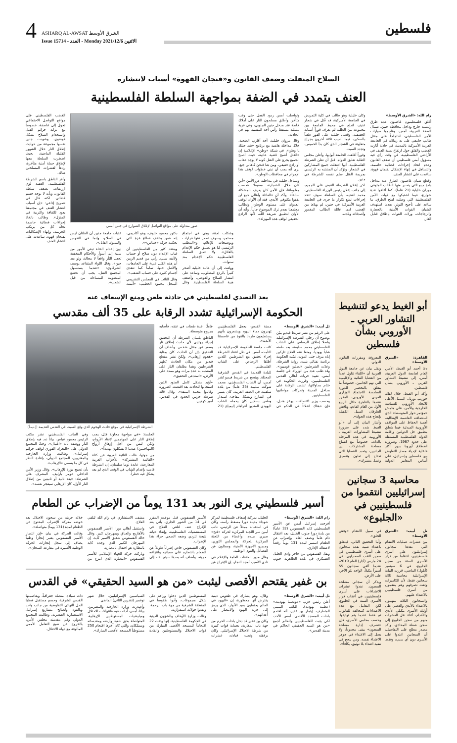فلسطين
4
ASHARQ AL-AWSAT الشرق الأوسط
Issue 15714 - العدد - Monday 2021/12/6 الاثنين
السلاح المنفلت وضعف القانون و«فنجان القهوة» أسباب لانتشاره
العنف يتمدد في الضفة بمواجهة السلطة الفلسطينية
رام الله: «الشرق الأوسط»
أغلق فلسطينيون غاضبون عدة طرق رئيسية خارج وداخل محافظة جنين، شمال الضفة الغربية، أمس، وهاجموا سيارات الأمن الفلسطيني، احتجاجاً على مقتل طالب جامعي على يد زملائه في الجامعة العربية الأميركية بالمدينة، في حادثة أثارت الغضب والقلق حول ارتفاع نسبة العنف في الأراضي الفلسطينية، في وقت رأى فيه مسؤول أمني فلسطيني أن ضعف القانون وعدم اتخاذ إجراءات قضائية حاسمة، والتساهل في إنهاء الإشكال بفنجان قهوة، ساعدت على انتشار العنف.
وقطع شبان غاضبون الطرق عند مداخل بلدة جبع التي ينحدر منها الطالب المتوفى مهران خليلية (21 عاماً)، كما أغلقوا عدة شوارع، فيما اشتبكوا مع قوات الأمن الفلسطينية التي وصلت لفتح الطرق، ما ساعد على تأجيج التوتر، بعدما استهدف الشبان القوات الأمنية بالحجارة والزجاجات، وردّت القوات بإطلاق قنابل الغاز.
وكان خليلية وهو طالب في كلية التمريض في الجامعة الأميركية، قد قُتل في شجار عنيف اندلع في محيط الجامعة بين مجموعة من الطلبة لم يعرف فوراً أسبابه الحقيقية. وقضى خليلية على الفور طعناً بالسكين، فيما أصيب ثلاثة آخرون بجراح متفاوتة في الشجار الذي كان بدأ الخميس، وتجدد السبت.
وفوراً أغلقت الجامعة أبوابها، وأعلن مجلس الطلبة تعليق الدوام، قبل أن تعلن الشرطة الفلسطينية، أنها اعتقلت جميع المشاركين في الشجار، وتؤكد أن المشتبه به الرئيسي بجريمة القتل سلم نفسه للشرطة في جنين.
لكن إعلان الشرطة القبض على الجميع، إلى جانب إعلان رئيس الوزراء الفلسطيني، محمد اشتيه، بأن السلطة سوف تتخذ إجراءات تمنع تكرار ما جرى في الجامعة العربية الأميركية في جنين، لم يهدّئ من الغضب لدى عائلة الطالب المغدور وأصدقائه وبلدته.
وتواصلت أمس ردود الفعل حتى وقت متأخر، وأطلق مسلحون النار على أملاك خاصة عند مدخل جنين الجنوبي، وفي قرية مسلية مسقط رأس أحد المشتبه بهم في الحادث.
وقال مروان خليلية، أحد أقارب الضحية، خلال مداخلة هاتفية مع برنامج «شد حيلك يا وطن»، في شبكة «وطن» الإعلامية إن «القتل أصبح قضية عادية، حيث أصبح الجميع يجرؤ على القتل كونه لا يوجد عقاب أو رادع حقيقي، ومن هنا فنحن كأهالي جبع، نرى أنه يجب أن نبني خطوات لوقف هذا الإجرام في محافظات الوطن».
وتساءل خليلية في مداخلته عن الأمن «أين كان خلال الشجار»، مضيفاً: «حسب معلوماتنا، فإن الأمن كان يعرف بالمشكلة سابقاً». وأكد أن «العائلة وأهالي جبع لن يقفوا مكتوفي الأيدي، فقد آن الأوان لوقف العدوان على مستوى الوطن، ونطالب مجتمعنا بعدم ترك الموضوع جانباً، وأنه آن الأوان لتطبيق شريعة الله، لأنها الرادع الحقيقي لوقف هذه المهزلة».
صور متداولة على مواقع التواصل لإغلاق الشوارع في جنين أمس
وشكلت لجنة، وهي في اجتماع مستمر، وسوف تصدر عنها قرارات وتوضيحات للإعلام، و«المطلب الرئيسي لنا هو تطبيق حكم الإعدام بالقاتل». ولا تطبق السلطة الفلسطينية حكم الإعدام منذ سنوات.
وولفت إلى أن عائلة خليلية أضحر كثيراً بالردع المطلوب، وساعد على انتشار السلاح والفوضى، وأضعف هيبة السلطة الفلسطينية. وقال دكتور محمود خلوف، وهو أكاديمي، إنه «من بخلاف قطاع غزة التي تحكمه حركة «حماس»».
ويعتقد كثير من الفلسطينيين أن غياب الإعدام دون سلاح أو حساب ولأتفه سبب. رأيي من قديم الزمن أن هذه الكتل عبء على الجامعات، والأصل حلها، تماماً كما تتغذى أجسام كثيرة على حساب الشعب».
وقال النائب في المجلس التشريعي المنحل محمود الخطيب: «أثبتت عتبات جامعة جنين أن الفلتان ليس في السلاح، وإنما في النفوس والسلوك القاتل».
دون إعدام القتلة تبقى الأمور من سيئ إلى أسوأ. والأحكام المخففة تجعل الثأر واقعاً لا محالة، ولو بعد حين». وقال اللواء المتقاعد يوسف الشرقاوي: «عندما يستسهل المجتمع القتل، يجب أن تخضع المنظومة للمساءلة من قبل الشعب».
الغضب الفلسطيني على مواقع التواصل الاجتماعي تحول إلى عاصفة، خصوصاً مع تزايد جرائم القتل واستخدام السلاح بشكل فوضوي. وشهدت جنين نفسها مجموعة من حوادث إطلاق النار خلال الشهور القليلة الماضية، بحيث اضطرت السلطة معها لإطلاق حملة أمنية متأخرة، ردعاً لعشرات المسلحين هناك.
وأقر الناطق باسم الشرطة الفلسطينية، العقيد لؤي ارزيقات، بضعف سلطة القانون، وبأنه لا يوجد حسم قضائي. لكنه قال في تصريح إذاعي: «إن أسباب انتشار العنف في مجتمعنا يعود للثقافة والتربية في المنزل». وطالب باتخاذ إجراءات قضائية حاسمة تجاه كل من يرتكب الجريمة، وإنهاء الإشكاليات بفنجان قهوة، ساعدت على انتشار العنف.
أبو الغيط يدعو لتنشيط التشاور العربي ـ الأوروبي بشأن فلسطين
القاهرة: «الشرق الأوسط»
دعا أحمد أبو الغيط، الأمين العام لجامعة الدول العربية، أمس، إلى تنشيط التشاور العربي ـ الأوروبي بشأن فلسطين.
وأكد أبو الغيط، خلال لقائه جوزيب بوريل، الممثل الأعلى للاتحاد الأوروبي للسياسة الخارجية والأمن، على هامش «مؤتمر حوار المتوسط» الذي استضافته العاصمة الإيطالية، أهمية الحفاظ على المواقف الأوروبية المبدئية فيما يتعلق بتطبيق حل الدولتين وإقامة الدولة الفلسطينية المستقلة على حدود 1967، وضرورة اضطلاع أوروبا بدور أكثر فاعلية لإحياء مسار التفاوض بين فلسطين وإسرائيل، على أساس المعايير الدولية المعروفة ومقررات القانون الدولي.
ونقل بيان عن جامعة الدول العربية أن «اللقاء تناول عدداً من القضايا الثنائية والإقليمية التي تهم الجانبين، خصوصاً ما يتعلق بالتحضير للدورة السادسة للاجتماع الوزاري العربي ـ الأوروبي، المقرر عقدها بالقاهرة خلال الربيع الأول من العام القادم، وناقش الطرفان السبل الكفيلة بإنجاح هذه الجولة».
وأشار البيان إلى أن «أبو الغيط شدد على ضرورة تنشيط المشاورات العربية ـ الأوروبية في هذه المرحلة بالذات، خصوصاً مع اتساع مساحة المشتركات بين الجانبين، وتعدد القضايا التي تحتاج إلى تعاون وتنسيق وعمل مشترك».
محاسبة 3 سجانين إسرائيليين انتقموا من فلسطينيين في «الجلبوع»
تل أبيب: «الشرق الأوسط»
بين عشرات عمليات الانتقام التي نفذها سجانون إسرائيليون على أسرى فلسطينيين، انتقاماً من فرار الأسرى الستة من سجن الجلبوع، في 6 سبتمبر (أيلول) الماضي، قررت النيابة الإسرائيلية محاسبة ثلاثة سجانين فقط، لأن الكاميرات وثقت تصرفهم وهم ينتقمون من أسرى فلسطينيين بالاعتداء عليهم.
والسجانون الثلاثة متهمون بالاعتداء بالأيدي والعصي على أولئك الأسرى مكبلي الأيدي والأقدام، أثناء نقل العشرات منهم من سجن الجلبوع إلى سجن شطة المحاذي. وأكد مصدر مطلع على التفاصيل، أن السجانين اعتدوا على الأسرى دون أي سبب، وفقط في سبيل الانتقام «وفش الخلق».
وأما التحقيق الثاني، فيتعلق باعتداء شبيه نفذه سجانون على أسرى فلسطينيين في سجن النقب الصحراوي، في 24 مارس (آذار) العام 2019، عندما ألقى سجانون 55 أسيراً مكبلاً، الواحد تلو الآخر، على الأرض.
ويذكر أن سجاني مصلحة السجون، نفذوا عشرات الاعتداءات على أسرى فلسطينيين، في أعقاب فرار الأسرى الستة في الجلبوع، لكن التعامل مع هذه الاعتداءات كمخالفة للقانون، تم فقط عندما يتم توثيقها. وحسب محامي الأسرى، فإن «تصرف إدارة مصلحة السجون» يبقى محدوداً، ولا يصل إلى الاعتداء في جوهر الاعتداء نفسه. ومن ينجح في تنفيذ اعتداء بلا توثيق، يكافأ».
بعد التصدي لفلسطيني في حادثة طعن ومنع الإسعاف عنه
الحكومة الإسرائيلية تشدد الرقابة على 35 ألف مقدسي
تل أبيب: «الشرق الأوسط»
على الرغم من نشر شريط فيديو يبيّن بوضوح أن رجلي الشرطة الإسرائيلية واصلا إطلاق الرصاص على الشاب الفلسطيني محمد سليمة، بعد طعنه شاباً يهودياً، ومنعا عنه العلاج تاركين إياه ينزف حتى الموت، تبنّت الحكومة برئاسة نفتالي بنيت، رواية الشرطة، وعدّت الشرطيين «بطلين قوميين». وقد طلب عدد من الوزراء، في جلسة أمس، تقييد حريات أهالي القدس الفلسطينيين، وقررت الحكومة في ختام مداولاتها، تشديد الرقابة على مداخل المدينة وتحركات مواطنيها الفلسطينيين.
وحسب وزير الاتصالات، يوعز هندل، فإن «هناك انفلاتاً في الحكم في مدينة القدس، يجعل الفلسطينيين يُهدرون دماء اليهود ويشعرون بأنهم يستطيعون طردنا بالقوة من عاصمتنا الأبدية».
كانت جلسة الحكومة الإسرائيلية قد التأمت، أمس، في ظل انتقاد الشرطة إجراء تحقيق مع الشرطيين اللذين أطلقا الرصاص على الشاب الفلسطيني.
للبلدة القديمة في القدس الشرقية المحتلة. ويتضح من شريط فيديو نُشر أمس، أن الشاب الفلسطيني، محمد شوكت سليمة (25 عاماً) من بلدة سلفيت في الضفة الغربية، كان يسير في الشارع وبشكل مفاجئ استدار وطعن بسكين كان يحمله الشاب اليهودي المتدين أفراهام إليميلخ (21 عاماً)، عدة طعنات في عنقه، فأصابه بجروح متوسطة.
الناطق بلسان الشرطة أن التحقيق إجراء روتيني لأي حادث إطلاق نار يسفر عن مقتل شخص. وأضاف أن التحقيق بيّن أن الحادث كان بمثابة «هجوم إرهابي»، ولكنّ نشر مقطع فيديو من مكان الحادث يُظهر الشرطيين وهما يطلقان النار على المشتبه به عدة مرات وهو ممدد على الأرض، «استدعى التحقيق».
«أؤيد بشكل كامل الجنود الذين استجابوا للحادث بعد اقتضت الضرورة وقاموا بتحييد المنفذ». وقال قائد شرطة حرس الحدود في القدس، أمير كوهين.
الشرطة الإسرائيلية في موقع حادث الهجوم الذي وقع السبت في القدس القديمة (إ.ب.أ)
الجلسة: «في مواجهة محاولة قتل، يجب إطلاق النار على المهاجمين لإنقاذ الأرواح، ولكن ليس من أجل إزهاق أرواح (المهاجمين) عندما لا يشكلون تهديداً».
من جهتها، قالت النائبة العربية عن كتلة «القائمة المشتركة» للأحزاب العربية المعارضة، عايدة توما سليمان، إن الشرطة قامت بإعدام الشاب في الوقت الذي لم يعد يشكل فيه خطراً.
وفي الجانب الفلسطيني، نشر مكتب الرئيس محمود عباس، بياناً ندد فيه بإطلاق النار ووصفه بأنه «اغتيال». وحثّ المجتمع الدولي على «التحرك الفوري لوقف جرائم إسرائيل». وطالبت وزارة الخارجية والمغتربين، المجتمع الدولي، بإعادة النظر في كل ما يسمى «الإرهاب».
بأن تصبح بؤرة للإرهاب». وقال وزير الأمن الداخلي عومر بارليف، المشرف على الشرطة: «بعد ثانية أو ثانيتين من إطلاق النار الأول، كان الإرهابي سيفجر نفسه».
أسير فلسطيني يرى النور بعد 131 يوماً من الإضراب عن الطعام
رام الله: «الشرق الأوسط»
أفرجت إسرائيل أمس عن الأسير الفلسطيني كايد الفسفوس (32 عاماً) من بلدة دورا جنوب الخليل، بعد اعتقال دام عاماً ونصف العام، وإضراب عن الطعام استمر لمدة 131 يوماً رفضاً لاعتقاله الإداري.
ونقل الفسفوس من حاجز وادي الخليل العسكري في بلدة الظاهرية جنوب الخليل، بمركبة إسعاف فلسطينية لمركز شهداء مدينة دورا مسقط رأسه، وكان في استقباله ممثلاً عن الرئيس، نائب أمين سر اللجنة المركزية لحركة «فتح» صبري صيدم، وأعضاء من اللجنة المركزية للحركة، والمجلس الثوري، ومديرو الأجهزة الأمنية، وممثلون عن الفصائل والقوى الوطنية.
وقال مدير العلاقات العامة والإعلام في نادي الأسير، أمجد النجار، إن الإفراج عن الأسير الفسفوس قبل موعده المقرر في 14 من الشهر الجاري، يأتي بعد الإفراج عنه، لتلقي العلاج في المستشفيات الفلسطينية، وإنقاذ حياته نتيجة لتردي وضعه الصحي جراء هذا الإضراب.
وكان الفسفوس خاض إضراباً طويلاً عن الطعام بانتصاره على سجانيه وانتزاعه حريته. وأضاف أنه بعدها سيتم نقله إلى مشفى الاستشاري في رام الله لتلقي العلاج.
واستقبل أهالي دورا، الأسير الفسفوس بالأهازيج والعناق وبمهرجان كبير. وقال خالد الفسفوس شقيق الأسير كايد، إن المهرجان الكبير الذي وجده كايد بانتظاره هو احتفال بانتصاره.
وباركت حركة الجهاد الإسلامي للأسير الفسفوس «انتصاره الذي انتزع من خلاله حريته من سجون الاحتلال بعد خوضه معركة الإضراب المفتوح عن الطعام لمدة (131 يوماً) متواصلة».
وقالت الحركة في بيان «إن انتصار الأسير الفسفوس يعتبر إنجازاً وطنياً يضاف إلى سجل إنجازات الحركة الوطنية الأسيرة في مقارعة السجان».
بن غفير يقتحم الأقصى ليثبت «من هو السيد الحقيقي» في القدس
تل أبيب: «الشرق الأوسط»
أعلن رئيس حزب «عوتصما يهوديت» (عظمة يهودية)، النائب اليميني المتطرف، إيتمار بن غفير، أنه اقتحم باحات المسجد الأقصى، أمس الأحد، لكي يثبت للفلسطينيين وللعالم أجمع «من هو السيد الحقيقي الحاكم في مدينة القدس».
وقال، وهو يشارك في طقوس دينية يفترض أنها محظورة، إن «اليهود في العالم يحتفلون بعيد الأنوار، الذي يرمز إلى حرية اليهود والانتصار على أعدائهم».
وكان بن غفير قد دخل باحات الحرم من جهة باب المغاربة، بحماية قوات كبيرة من شرطة الاحتلال الإسرائيلي. وكان برفقته وتحت قيادته، عشرات المستوطنين الذين دخلوا وراءه على شكل مجموعات، وأدوا طقوساً في المنطقة الشرقية من جهة باب الرحمة، ونفذوا جولات استفزازية.
وقالت وزارة الأوقاف والشؤون الدينية في الحكومة الفلسطينية، إنها وثقت 22 اقتحاماً للمسجد الأقصى المبارك من قوات الاحتلال والمستوطنين والقادة السياسيين الإسرائيليين، خلال شهر نوفمبر (تشرين الثاني) الماضي.
وأصدرت وزارة الخارجية والمغتربين، بياناً، أمس، أدانت فيه «انتهاكات الاحتلال وميليشيات المستوطنين الإرهابية، المتواصلة بحق شعبنا وأرضه ومقدساته وممتلكاته، والتي كان آخرها اقتحام 250 مستوطناً المسجد الأقصى المبارك».
ذات سيادة، متصلة جغرافياً، وبعاصمتها القدس الشرقية، وحسم مستقبل قضايا الحل النهائي التفاوضية من جانب واحد وبالقوة ولصالح مشاريع إسرائيل الاستعمارية العنصرية. وطالبت المجتمع الدولي وفي مقدمته مجلس الأمن، بالخروج عن صيغ التعامل الأممي المألوفة مع دولة الاحتلال.